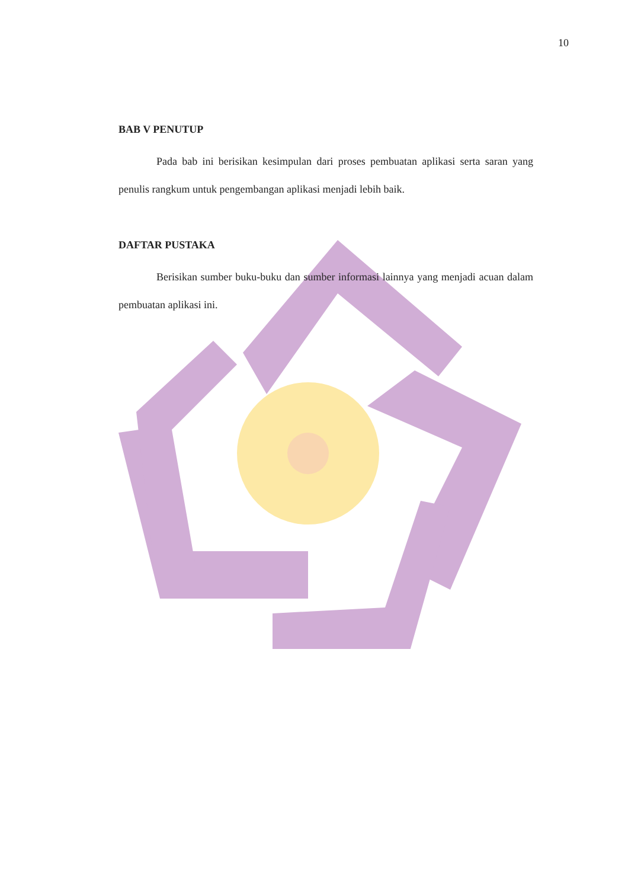10
BAB V PENUTUP
Pada bab ini berisikan kesimpulan dari proses pembuatan aplikasi serta saran yang penulis rangkum untuk pengembangan aplikasi menjadi lebih baik.
DAFTAR PUSTAKA
Berisikan sumber buku-buku dan sumber informasi lainnya yang menjadi acuan dalam pembuatan aplikasi ini.